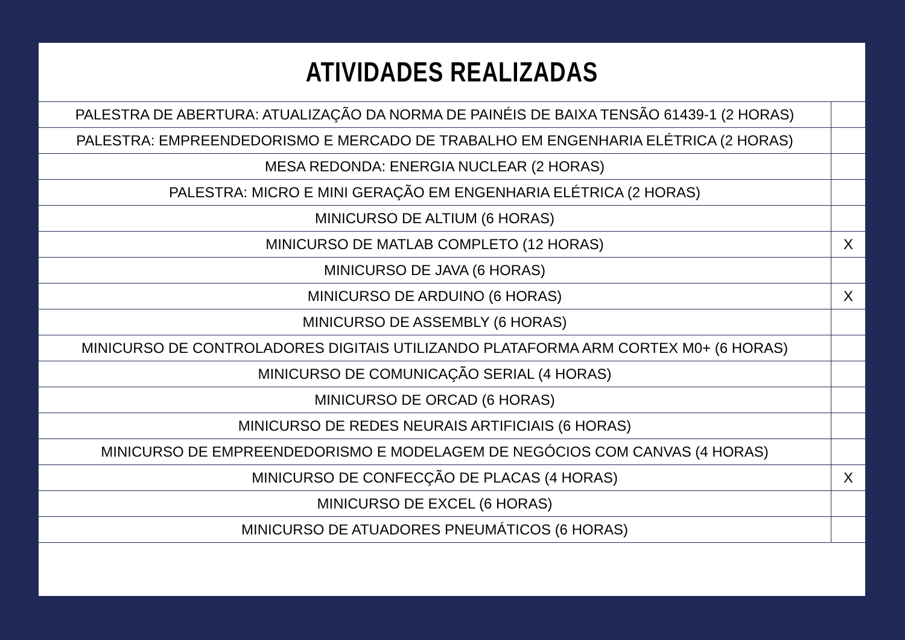ATIVIDADES REALIZADAS
| PALESTRA DE ABERTURA: ATUALIZAÇÃO DA NORMA DE PAINÉIS DE BAIXA TENSÃO 61439-1 (2 HORAS) | |
| PALESTRA: EMPREENDEDORISMO E MERCADO DE TRABALHO EM ENGENHARIA ELÉTRICA (2 HORAS) | |
| MESA REDONDA: ENERGIA NUCLEAR (2 HORAS) | |
| PALESTRA: MICRO E MINI GERAÇÃO EM ENGENHARIA ELÉTRICA (2 HORAS) | |
| MINICURSO DE ALTIUM (6 HORAS) | |
| MINICURSO DE MATLAB COMPLETO (12 HORAS) | X |
| MINICURSO DE JAVA (6 HORAS) | |
| MINICURSO DE ARDUINO (6 HORAS) | X |
| MINICURSO DE ASSEMBLY (6 HORAS) | |
| MINICURSO DE CONTROLADORES DIGITAIS UTILIZANDO PLATAFORMA ARM CORTEX M0+ (6 HORAS) | |
| MINICURSO DE COMUNICAÇÃO SERIAL (4 HORAS) | |
| MINICURSO DE ORCAD (6 HORAS) | |
| MINICURSO DE REDES NEURAIS ARTIFICIAIS (6 HORAS) | |
| MINICURSO DE EMPREENDEDORISMO E MODELAGEM DE NEGÓCIOS COM CANVAS (4 HORAS) | |
| MINICURSO DE CONFECÇÃO DE PLACAS (4 HORAS) | X |
| MINICURSO DE EXCEL (6 HORAS) | |
| MINICURSO DE ATUADORES PNEUMÁTICOS (6 HORAS) | |